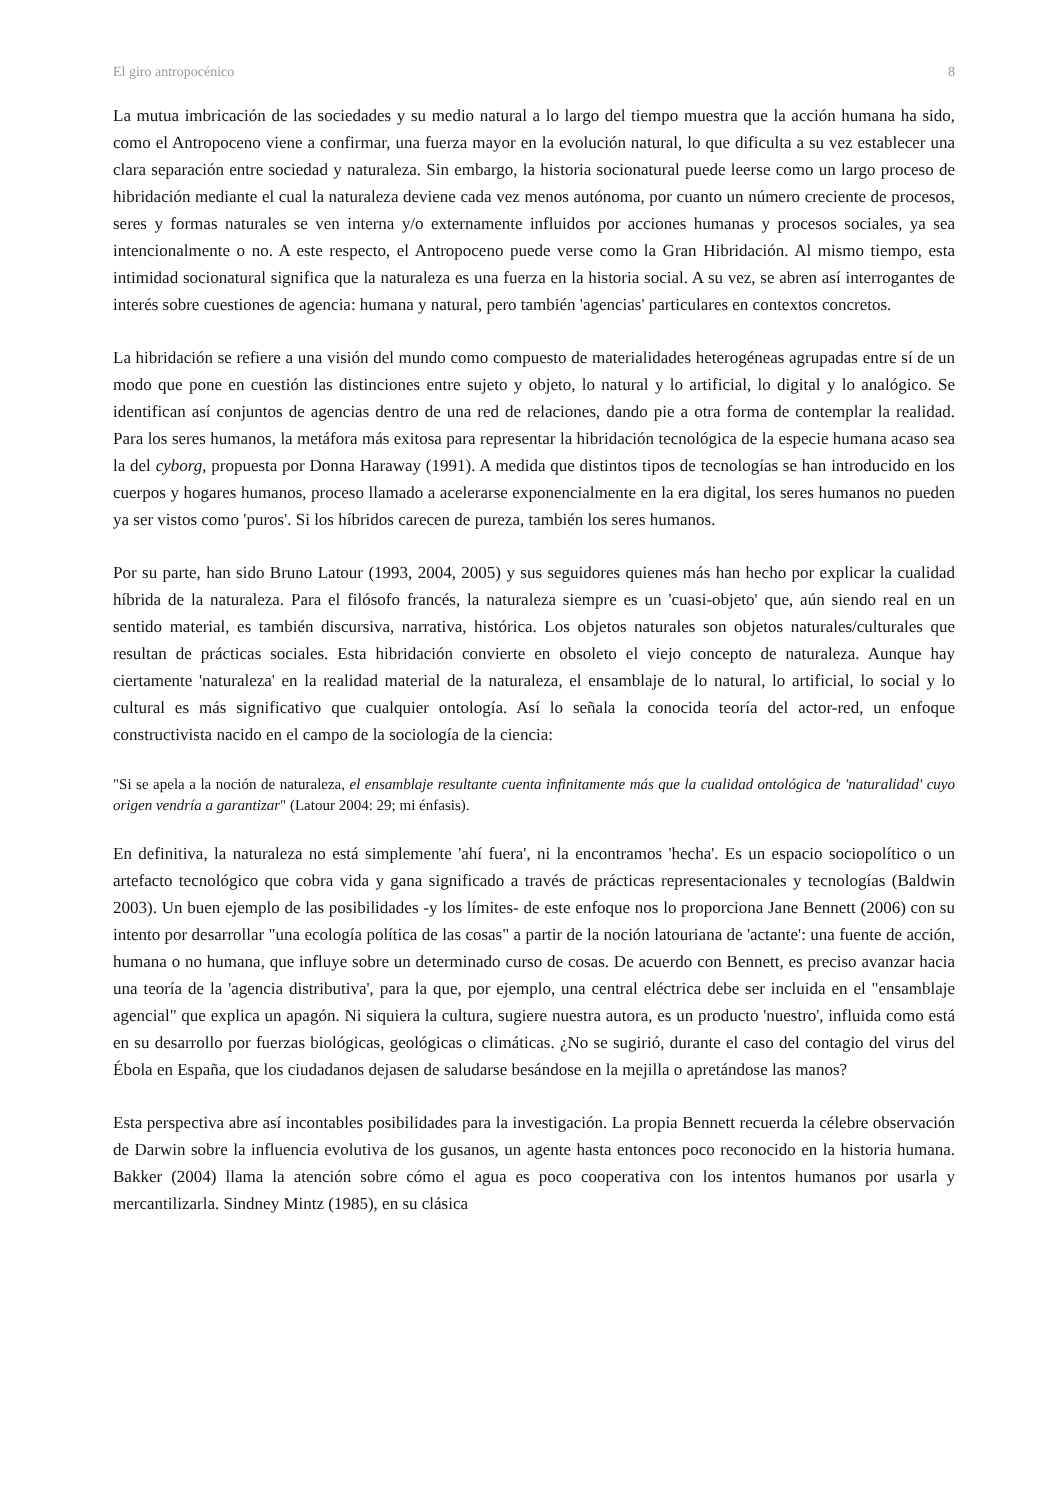El giro antropocénico 8
La mutua imbricación de las sociedades y su medio natural a lo largo del tiempo muestra que la acción humana ha sido, como el Antropoceno viene a confirmar, una fuerza mayor en la evolución natural, lo que dificulta a su vez establecer una clara separación entre sociedad y naturaleza. Sin embargo, la historia socionatural puede leerse como un largo proceso de hibridación mediante el cual la naturaleza deviene cada vez menos autónoma, por cuanto un número creciente de procesos, seres y formas naturales se ven interna y/o externamente influidos por acciones humanas y procesos sociales, ya sea intencionalmente o no. A este respecto, el Antropoceno puede verse como la Gran Hibridación. Al mismo tiempo, esta intimidad socionatural significa que la naturaleza es una fuerza en la historia social. A su vez, se abren así interrogantes de interés sobre cuestiones de agencia: humana y natural, pero también 'agencias' particulares en contextos concretos.
La hibridación se refiere a una visión del mundo como compuesto de materialidades heterogéneas agrupadas entre sí de un modo que pone en cuestión las distinciones entre sujeto y objeto, lo natural y lo artificial, lo digital y lo analógico. Se identifican así conjuntos de agencias dentro de una red de relaciones, dando pie a otra forma de contemplar la realidad. Para los seres humanos, la metáfora más exitosa para representar la hibridación tecnológica de la especie humana acaso sea la del cyborg, propuesta por Donna Haraway (1991). A medida que distintos tipos de tecnologías se han introducido en los cuerpos y hogares humanos, proceso llamado a acelerarse exponencialmente en la era digital, los seres humanos no pueden ya ser vistos como 'puros'. Si los híbridos carecen de pureza, también los seres humanos.
Por su parte, han sido Bruno Latour (1993, 2004, 2005) y sus seguidores quienes más han hecho por explicar la cualidad híbrida de la naturaleza. Para el filósofo francés, la naturaleza siempre es un 'cuasi-objeto' que, aún siendo real en un sentido material, es también discursiva, narrativa, histórica. Los objetos naturales son objetos naturales/culturales que resultan de prácticas sociales. Esta hibridación convierte en obsoleto el viejo concepto de naturaleza. Aunque hay ciertamente 'naturaleza' en la realidad material de la naturaleza, el ensamblaje de lo natural, lo artificial, lo social y lo cultural es más significativo que cualquier ontología. Así lo señala la conocida teoría del actor-red, un enfoque constructivista nacido en el campo de la sociología de la ciencia:
"Si se apela a la noción de naturaleza, el ensamblaje resultante cuenta infinitamente más que la cualidad ontológica de 'naturalidad' cuyo origen vendría a garantizar" (Latour 2004: 29; mi énfasis).
En definitiva, la naturaleza no está simplemente 'ahí fuera', ni la encontramos 'hecha'. Es un espacio sociopolítico o un artefacto tecnológico que cobra vida y gana significado a través de prácticas representacionales y tecnologías (Baldwin 2003). Un buen ejemplo de las posibilidades -y los límites- de este enfoque nos lo proporciona Jane Bennett (2006) con su intento por desarrollar "una ecología política de las cosas" a partir de la noción latouriana de 'actante': una fuente de acción, humana o no humana, que influye sobre un determinado curso de cosas. De acuerdo con Bennett, es preciso avanzar hacia una teoría de la 'agencia distributiva', para la que, por ejemplo, una central eléctrica debe ser incluida en el "ensamblaje agencial" que explica un apagón. Ni siquiera la cultura, sugiere nuestra autora, es un producto 'nuestro', influida como está en su desarrollo por fuerzas biológicas, geológicas o climáticas. ¿No se sugirió, durante el caso del contagio del virus del Ébola en España, que los ciudadanos dejasen de saludarse besándose en la mejilla o apretándose las manos?
Esta perspectiva abre así incontables posibilidades para la investigación. La propia Bennett recuerda la célebre observación de Darwin sobre la influencia evolutiva de los gusanos, un agente hasta entonces poco reconocido en la historia humana. Bakker (2004) llama la atención sobre cómo el agua es poco cooperativa con los intentos humanos por usarla y mercantilizarla. Sindney Mintz (1985), en su clásica